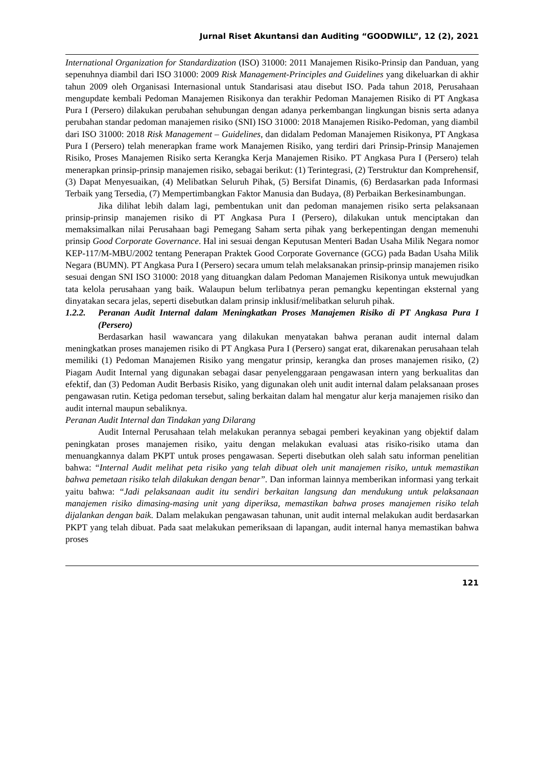Jurnal Riset Akuntansi dan Auditing “GOODWILL”, 12 (2), 2021
International Organization for Standardization (ISO) 31000: 2011 Manajemen Risiko-Prinsip dan Panduan, yang sepenuhnya diambil dari ISO 31000: 2009 Risk Management-Principles and Guidelines yang dikeluarkan di akhir tahun 2009 oleh Organisasi Internasional untuk Standarisasi atau disebut ISO. Pada tahun 2018, Perusahaan mengupdate kembali Pedoman Manajemen Risikonya dan terakhir Pedoman Manajemen Risiko di PT Angkasa Pura I (Persero) dilakukan perubahan sehubungan dengan adanya perkembangan lingkungan bisnis serta adanya perubahan standar pedoman manajemen risiko (SNI) ISO 31000: 2018 Manajemen Risiko-Pedoman, yang diambil dari ISO 31000: 2018 Risk Management – Guidelines, dan didalam Pedoman Manajemen Risikonya, PT Angkasa Pura I (Persero) telah menerapkan frame work Manajemen Risiko, yang terdiri dari Prinsip-Prinsip Manajemen Risiko, Proses Manajemen Risiko serta Kerangka Kerja Manajemen Risiko. PT Angkasa Pura I (Persero) telah menerapkan prinsip-prinsip manajemen risiko, sebagai berikut: (1) Terintegrasi, (2) Terstruktur dan Komprehensif, (3) Dapat Menyesuaikan, (4) Melibatkan Seluruh Pihak, (5) Bersifat Dinamis, (6) Berdasarkan pada Informasi Terbaik yang Tersedia, (7) Mempertimbangkan Faktor Manusia dan Budaya, (8) Perbaikan Berkesinambungan.
Jika dilihat lebih dalam lagi, pembentukan unit dan pedoman manajemen risiko serta pelaksanaan prinsip-prinsip manajemen risiko di PT Angkasa Pura I (Persero), dilakukan untuk menciptakan dan memaksimalkan nilai Perusahaan bagi Pemegang Saham serta pihak yang berkepentingan dengan memenuhi prinsip Good Corporate Governance. Hal ini sesuai dengan Keputusan Menteri Badan Usaha Milik Negara nomor KEP-117/M-MBU/2002 tentang Penerapan Praktek Good Corporate Governance (GCG) pada Badan Usaha Milik Negara (BUMN). PT Angkasa Pura I (Persero) secara umum telah melaksanakan prinsip-prinsip manajemen risiko sesuai dengan SNI ISO 31000: 2018 yang dituangkan dalam Pedoman Manajemen Risikonya untuk mewujudkan tata kelola perusahaan yang baik. Walaupun belum terlibatnya peran pemangku kepentingan eksternal yang dinyatakan secara jelas, seperti disebutkan dalam prinsip inklusif/melibatkan seluruh pihak.
1.2.2. Peranan Audit Internal dalam Meningkatkan Proses Manajemen Risiko di PT Angkasa Pura I (Persero)
Berdasarkan hasil wawancara yang dilakukan menyatakan bahwa peranan audit internal dalam meningkatkan proses manajemen risiko di PT Angkasa Pura I (Persero) sangat erat, dikarenakan perusahaan telah memiliki (1) Pedoman Manajemen Risiko yang mengatur prinsip, kerangka dan proses manajemen risiko, (2) Piagam Audit Internal yang digunakan sebagai dasar penyelenggaraan pengawasan intern yang berkualitas dan efektif, dan (3) Pedoman Audit Berbasis Risiko, yang digunakan oleh unit audit internal dalam pelaksanaan proses pengawasan rutin. Ketiga pedoman tersebut, saling berkaitan dalam hal mengatur alur kerja manajemen risiko dan audit internal maupun sebaliknya.
Peranan Audit Internal dan Tindakan yang Dilarang
Audit Internal Perusahaan telah melakukan perannya sebagai pemberi keyakinan yang objektif dalam peningkatan proses manajemen risiko, yaitu dengan melakukan evaluasi atas risiko-risiko utama dan menuangkannya dalam PKPT untuk proses pengawasan. Seperti disebutkan oleh salah satu informan penelitian bahwa: “Internal Audit melihat peta risiko yang telah dibuat oleh unit manajemen risiko, untuk memastikan bahwa pemetaan risiko telah dilakukan dengan benar”. Dan informan lainnya memberikan informasi yang terkait yaitu bahwa: “Jadi pelaksanaan audit itu sendiri berkaitan langsung dan mendukung untuk pelaksanaan manajemen risiko dimasing-masing unit yang diperiksa, memastikan bahwa proses manajemen risiko telah dijalankan dengan baik. Dalam melakukan pengawasan tahunan, unit audit internal melakukan audit berdasarkan PKPT yang telah dibuat. Pada saat melakukan pemeriksaan di lapangan, audit internal hanya memastikan bahwa proses
121